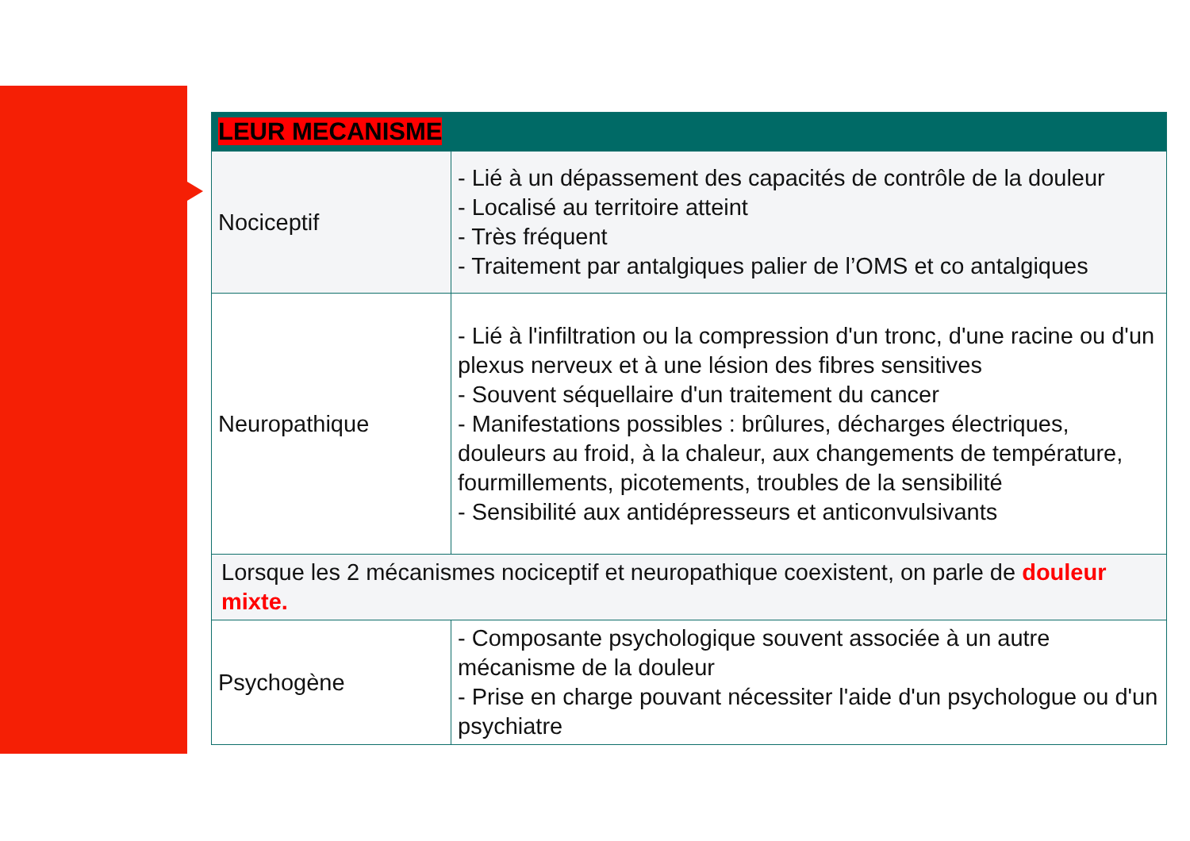| LEUR MECANISME | |
| --- | --- |
| Nociceptif | - Lié à un dépassement des capacités de contrôle de la douleur - Localisé au territoire atteint - Très fréquent - Traitement par antalgiques palier de l’OMS et co antalgiques |
| Neuropathique | - Lié à l'infiltration ou la compression d'un tronc, d'une racine ou d'un plexus nerveux et à une lésion des fibres sensitives - Souvent séquellaire d'un traitement du cancer - Manifestations possibles : brûlures, décharges électriques, douleurs au froid, à la chaleur, aux changements de température, fourmillements, picotements, troubles de la sensibilité - Sensibilité aux antidépresseurs et anticonvulsivants |
| Lorsque les 2 mécanismes nociceptif et neuropathique coexistent, on parle de douleur mixte. | |
| Psychogène | - Composante psychologique souvent associée à un autre mécanisme de la douleur - Prise en charge pouvant nécessiter l'aide d'un psychologue ou d'un psychiatre |